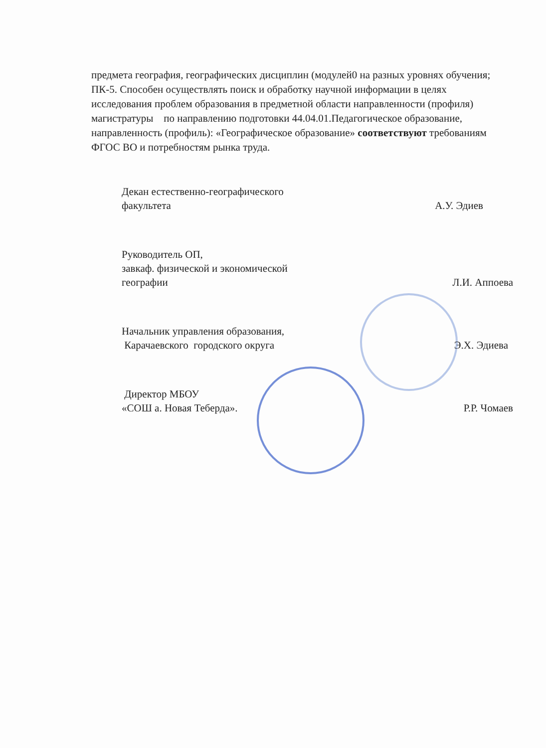предмета география, географических дисциплин (модулей0 на разных уровнях обучения; ПК-5. Способен осуществлять поиск и обработку научной информации в целях исследования проблем образования в предметной области направленности (профиля) магистратуры по направлению подготовки 44.04.01.Педагогическое образование, направленность (профиль): «Географическое образование» соответствуют требованиям ФГОС ВО и потребностям рынка труда.
Декан естественно-географического
факультета
А.У. Эдиев
Руководитель ОП,
завкаф. физической и экономической
географии
Л.И. Аппоева
Начальник управления образования,
Карачаевского городского округа
Э.Х. Эдиева
Директор МБОУ
«СОШ а. Новая Теберда».
Р.Р. Чомаев